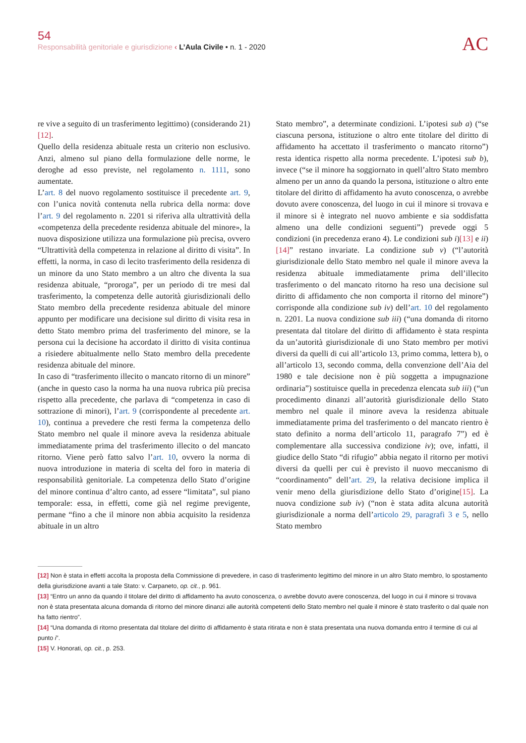54
Responsabilità genitoriale e giurisdizione ‹ L’Aula Civile • n. 1 - 2020
AC
re vive a seguito di un trasferimento legittimo) (considerando 21)[12].
Quello della residenza abituale resta un criterio non esclusivo. Anzi, almeno sul piano della formulazione delle norme, le deroghe ad esso previste, nel regolamento n. 1111, sono aumentate.
L’art. 8 del nuovo regolamento sostituisce il precedente art. 9, con l’unica novità contenuta nella rubrica della norma: dove l’art. 9 del regolamento n. 2201 si riferiva alla ultrattività della «competenza della precedente residenza abituale del minore», la nuova disposizione utilizza una formulazione più precisa, ovvero “Ultrattività della competenza in relazione al diritto di visita”. In effetti, la norma, in caso di lecito trasferimento della residenza di un minore da uno Stato membro a un altro che diventa la sua residenza abituale, “proroga”, per un periodo di tre mesi dal trasferimento, la competenza delle autorità giurisdizionali dello Stato membro della precedente residenza abituale del minore appunto per modificare una decisione sul diritto di visita resa in detto Stato membro prima del trasferimento del minore, se la persona cui la decisione ha accordato il diritto di visita continua a risiedere abitualmente nello Stato membro della precedente residenza abituale del minore.
In caso di “trasferimento illecito o mancato ritorno di un minore” (anche in questo caso la norma ha una nuova rubrica più precisa rispetto alla precedente, che parlava di “competenza in caso di sottrazione di minori), l’art. 9 (corrispondente al precedente art. 10), continua a prevedere che resti ferma la competenza dello Stato membro nel quale il minore aveva la residenza abituale immediatamente prima del trasferimento illecito o del mancato ritorno. Viene però fatto salvo l’art. 10, ovvero la norma di nuova introduzione in materia di scelta del foro in materia di responsabilità genitoriale. La competenza dello Stato d’origine del minore continua d’altro canto, ad essere “limitata”, sul piano temporale: essa, in effetti, come già nel regime previgente, permane “fino a che il minore non abbia acquisito la residenza abituale in un altro
Stato membro”, a determinate condizioni. L’ipotesi sub a) (“se ciascuna persona, istituzione o altro ente titolare del diritto di affidamento ha accettato il trasferimento o mancato ritorno”) resta identica rispetto alla norma precedente. L’ipotesi sub b), invece (“se il minore ha soggiornato in quell’altro Stato membro almeno per un anno da quando la persona, istituzione o altro ente titolare del diritto di affidamento ha avuto conoscenza, o avrebbe dovuto avere conoscenza, del luogo in cui il minore si trovava e il minore si è integrato nel nuovo ambiente e sia soddisfatta almeno una delle condizioni seguenti”) prevede oggi 5 condizioni (in precedenza erano 4). Le condizioni sub i)[13] e ii)[14]” restano invariate. La condizione sub v) (“l’autorità giurisdizionale dello Stato membro nel quale il minore aveva la residenza abituale immediatamente prima dell’illecito trasferimento o del mancato ritorno ha reso una decisione sul diritto di affidamento che non comporta il ritorno del minore”) corrisponde alla condizione sub iv) dell’art. 10 del regolamento n. 2201. La nuova condizione sub iii) (“una domanda di ritorno presentata dal titolare del diritto di affidamento è stata respinta da un’autorità giurisdizionale di uno Stato membro per motivi diversi da quelli di cui all’articolo 13, primo comma, lettera b), o all’articolo 13, secondo comma, della convenzione dell’Aia del 1980 e tale decisione non è più soggetta a impugnazione ordinaria”) sostituisce quella in precedenza elencata sub iii) (“un procedimento dinanzi all’autorità giurisdizionale dello Stato membro nel quale il minore aveva la residenza abituale immediatamente prima del trasferimento o del mancato rientro è stato definito a norma dell’articolo 11, paragrafo 7”) ed è complementare alla successiva condizione iv); ove, infatti, il giudice dello Stato “di rifugio” abbia negato il ritorno per motivi diversi da quelli per cui è previsto il nuovo meccanismo di “coordinamento” dell’art. 29, la relativa decisione implica il venir meno della giurisdizione dello Stato d’origine[15]. La nuova condizione sub iv) (“non è stata adita alcuna autorità giurisdizionale a norma dell’articolo 29, paragrafi 3 e 5, nello Stato membro
[12] Non è stata in effetti accolta la proposta della Commissione di prevedere, in caso di trasferimento legittimo del minore in un altro Stato membro, lo spostamento della giurisdizione avanti a tale Stato: v. Carpaneto, op. cit., p. 961.
[13] “Entro un anno da quando il titolare del diritto di affidamento ha avuto conoscenza, o avrebbe dovuto avere conoscenza, del luogo in cui il minore si trovava non è stata presentata alcuna domanda di ritorno del minore dinanzi alle autorità competenti dello Stato membro nel quale il minore è stato trasferito o dal quale non ha fatto rientro”.
[14] “Una domanda di ritorno presentata dal titolare del diritto di affidamento è stata ritirata e non è stata presentata una nuova domanda entro il termine di cui al punto i”.
[15] V. Honorati, op. cit., p. 253.